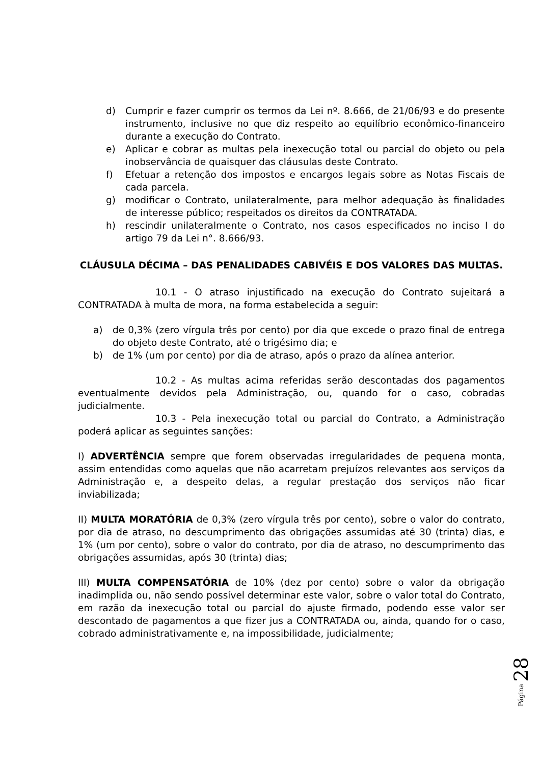d) Cumprir e fazer cumprir os termos da Lei nº. 8.666, de 21/06/93 e do presente instrumento, inclusive no que diz respeito ao equilíbrio econômico-financeiro durante a execução do Contrato.
e) Aplicar e cobrar as multas pela inexecução total ou parcial do objeto ou pela inobservância de quaisquer das cláusulas deste Contrato.
f) Efetuar a retenção dos impostos e encargos legais sobre as Notas Fiscais de cada parcela.
g) modificar o Contrato, unilateralmente, para melhor adequação às finalidades de interesse público; respeitados os direitos da CONTRATADA.
h) rescindir unilateralmente o Contrato, nos casos especificados no inciso I do artigo 79 da Lei n°. 8.666/93.
CLÁUSULA DÉCIMA – DAS PENALIDADES CABIVÉIS E DOS VALORES DAS MULTAS.
10.1 - O atraso injustificado na execução do Contrato sujeitará a CONTRATADA à multa de mora, na forma estabelecida a seguir:
a) de 0,3% (zero vírgula três por cento) por dia que excede o prazo final de entrega do objeto deste Contrato, até o trigésimo dia; e
b) de 1% (um por cento) por dia de atraso, após o prazo da alínea anterior.
10.2 - As multas acima referidas serão descontadas dos pagamentos eventualmente devidos pela Administração, ou, quando for o caso, cobradas judicialmente.
10.3 - Pela inexecução total ou parcial do Contrato, a Administração poderá aplicar as seguintes sanções:
I) ADVERTÊNCIA sempre que forem observadas irregularidades de pequena monta, assim entendidas como aquelas que não acarretam prejuízos relevantes aos serviços da Administração e, a despeito delas, a regular prestação dos serviços não ficar inviabilizada;
II) MULTA MORATÓRIA de 0,3% (zero vírgula três por cento), sobre o valor do contrato, por dia de atraso, no descumprimento das obrigações assumidas até 30 (trinta) dias, e 1% (um por cento), sobre o valor do contrato, por dia de atraso, no descumprimento das obrigações assumidas, após 30 (trinta) dias;
III) MULTA COMPENSATÓRIA de 10% (dez por cento) sobre o valor da obrigação inadimplida ou, não sendo possível determinar este valor, sobre o valor total do Contrato, em razão da inexecução total ou parcial do ajuste firmado, podendo esse valor ser descontado de pagamentos a que fizer jus a CONTRATADA ou, ainda, quando for o caso, cobrado administrativamente e, na impossibilidade, judicialmente;
Página 28